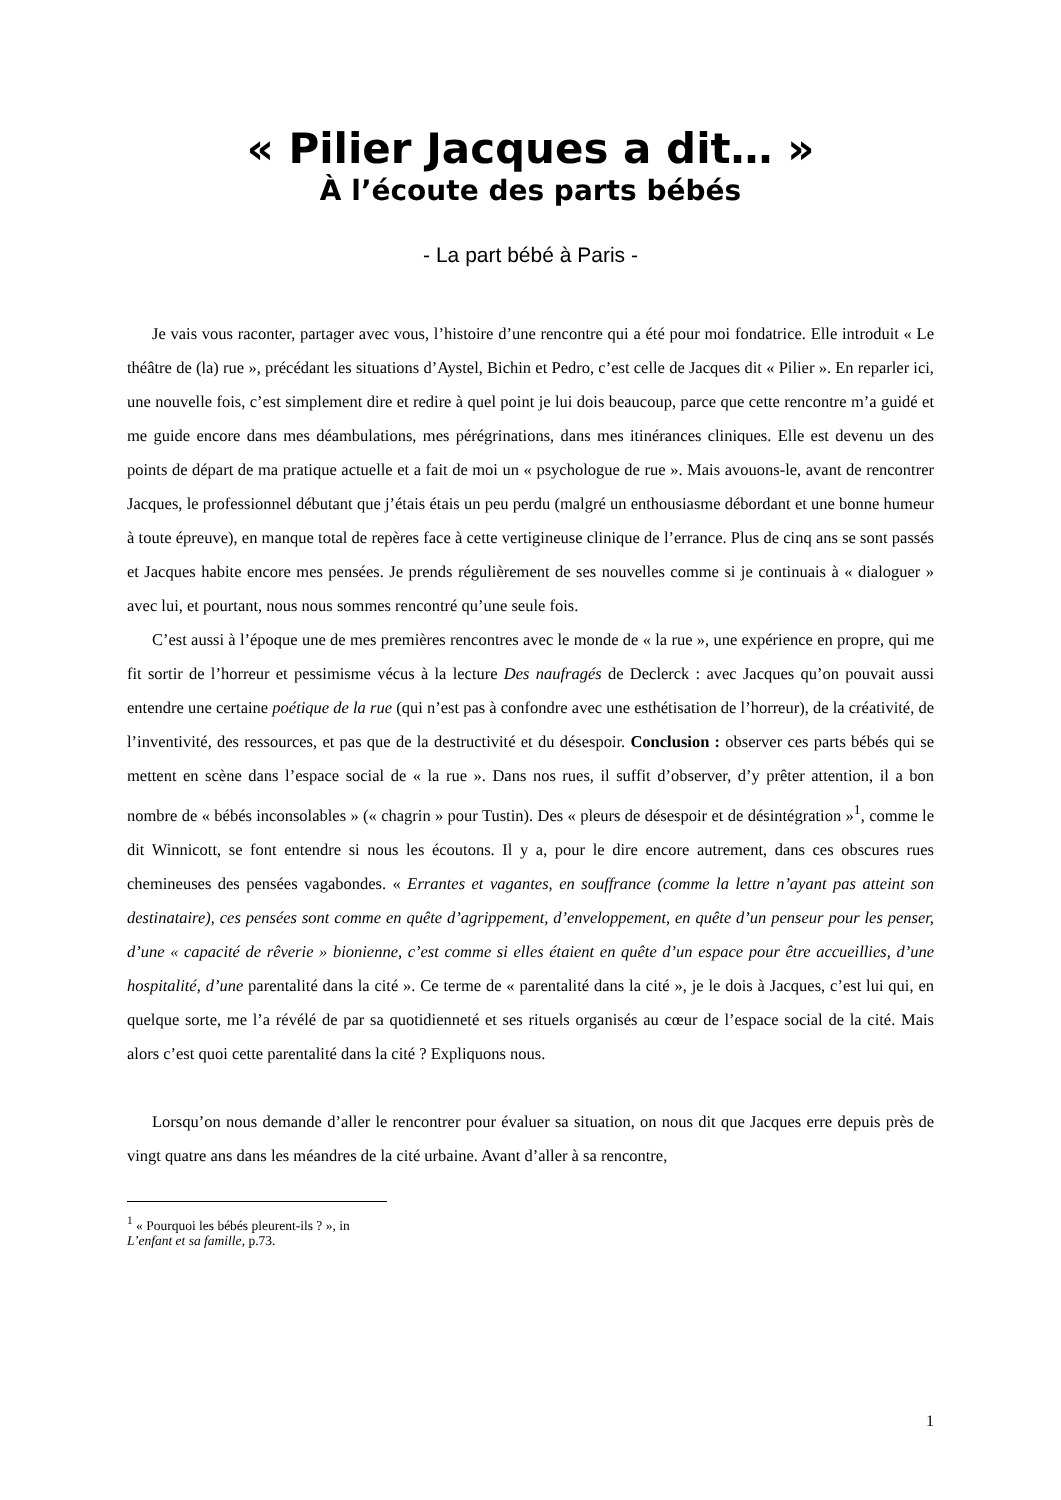« Pilier Jacques a dit… »
À l’écoute des parts bébés
- La part bébé à Paris -
Je vais vous raconter, partager avec vous, l’histoire d’une rencontre qui a été pour moi fondatrice. Elle introduit « Le théâtre de (la) rue », précédant les situations d’Aystel, Bichin et Pedro, c’est celle de Jacques dit « Pilier ». En reparler ici, une nouvelle fois, c’est simplement dire et redire à quel point je lui dois beaucoup, parce que cette rencontre m’a guidé et me guide encore dans mes déambulations, mes pérégrinations, dans mes itinérances cliniques. Elle est devenu un des points de départ de ma pratique actuelle et a fait de moi un « psychologue de rue ». Mais avouons-le, avant de rencontrer Jacques, le professionnel débutant que j’étais étais un peu perdu (malgré un enthousiasme débordant et une bonne humeur à toute épreuve), en manque total de repères face à cette vertigineuse clinique de l’errance. Plus de cinq ans se sont passés et Jacques habite encore mes pensées. Je prends régulièrement de ses nouvelles comme si je continuais à « dialoguer » avec lui, et pourtant, nous nous sommes rencontré qu’une seule fois.
C’est aussi à l’époque une de mes premières rencontres avec le monde de « la rue », une expérience en propre, qui me fit sortir de l’horreur et pessimisme vécus à la lecture Des naufragés de Declerck : avec Jacques qu’on pouvait aussi entendre une certaine poétique de la rue (qui n’est pas à confondre avec une esthétisation de l’horreur), de la créativité, de l’inventivité, des ressources, et pas que de la destructivité et du désespoir. Conclusion : observer ces parts bébés qui se mettent en scène dans l’espace social de « la rue ». Dans nos rues, il suffit d’observer, d’y prêter attention, il a bon nombre de « bébés inconsolables » (« chagrin » pour Tustin). Des « pleurs de désespoir et de désintégration »<sup>1</sup>, comme le dit Winnicott, se font entendre si nous les écoutons. Il y a, pour le dire encore autrement, dans ces obscures rues chemineuses des pensées vagabondes. « Errantes et vagantes, en souffrance (comme la lettre n’ayant pas atteint son destinataire), ces pensées sont comme en quête d’agrippement, d’enveloppement, en quête d’un penseur pour les penser, d’une « capacité de rêverie » bionienne, c’est comme si elles étaient en quête d’un espace pour être accueillies, d’une hospitalité, d’une parentalité dans la cité ». Ce terme de « parentalité dans la cité », je le dois à Jacques, c’est lui qui, en quelque sorte, me l’a révélé de par sa quotidienneté et ses rituels organisés au cœur de l’espace social de la cité. Mais alors c’est quoi cette parentalité dans la cité ? Expliquons nous.
Lorsqu’on nous demande d’aller le rencontrer pour évaluer sa situation, on nous dit que Jacques erre depuis près de vingt quatre ans dans les méandres de la cité urbaine. Avant d’aller à sa rencontre,
<sup>1</sup> « Pourquoi les bébés pleurent-ils ? », in L’enfant et sa famille, p.73.
1